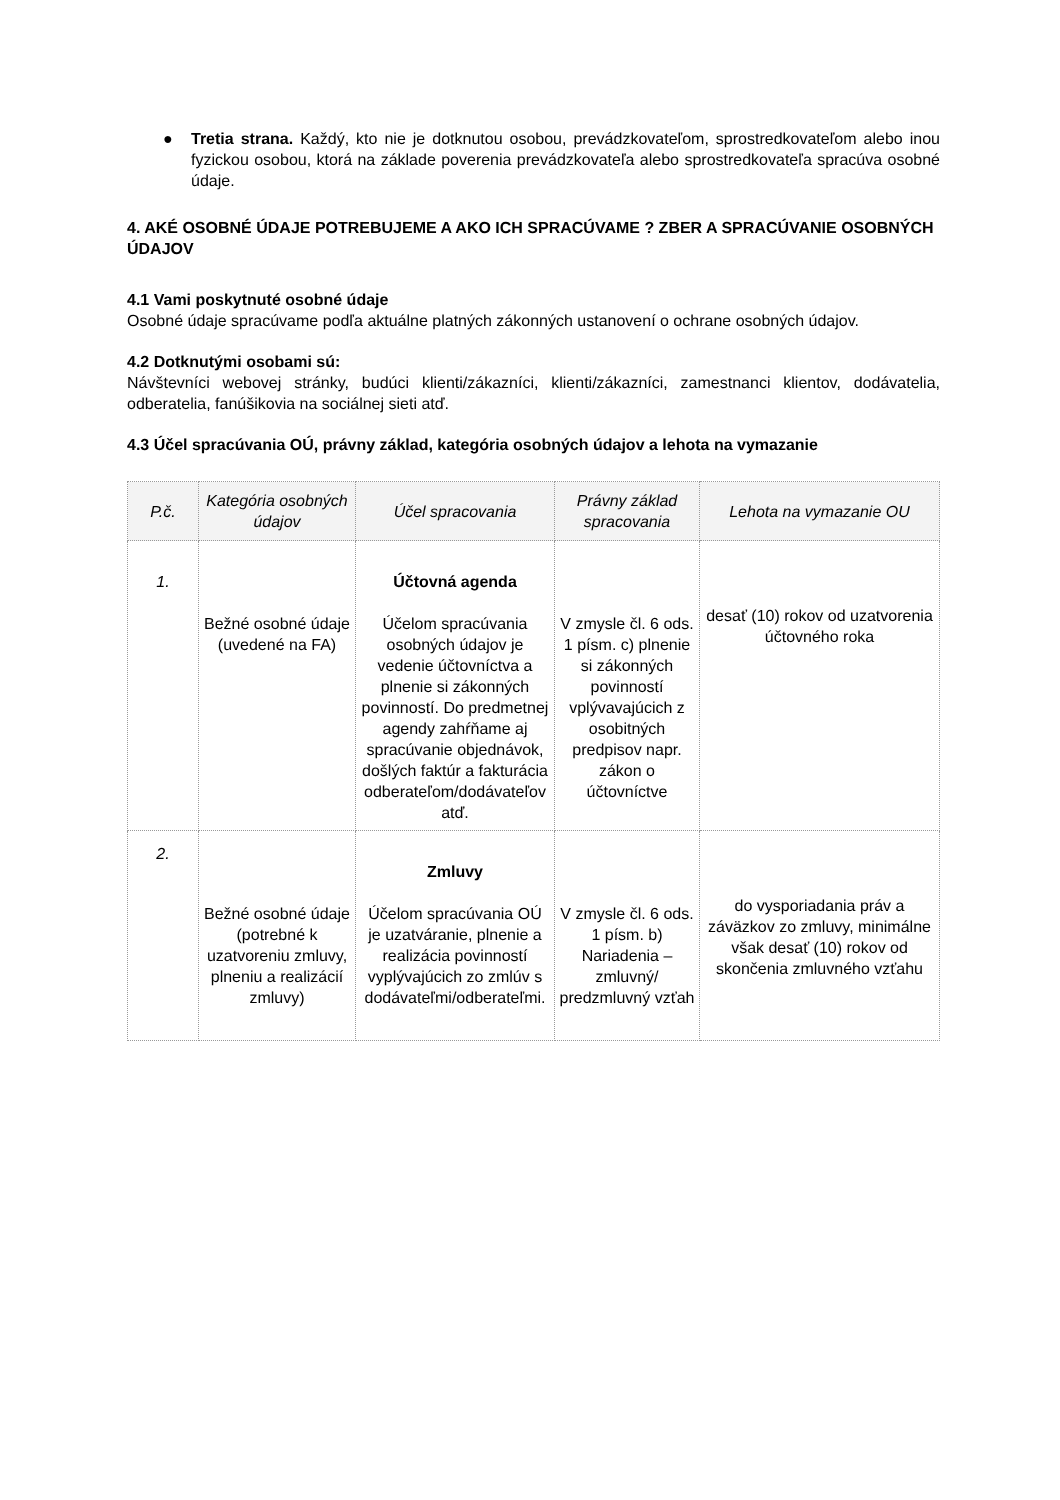● Tretia strana. Každý, kto nie je dotknutou osobou, prevádzkovateľom, sprostredkovateľom alebo inou fyzickou osobou, ktorá na základe poverenia prevádzkovateľa alebo sprostredkovateľa spracúva osobné údaje.
4. AKÉ OSOBNÉ ÚDAJE POTREBUJEME A AKO ICH SPRACÚVAME ? ZBER A SPRACÚVANIE OSOBNÝCH ÚDAJOV
4.1 Vami poskytnuté osobné údaje
Osobné údaje spracúvame podľa aktuálne platných zákonných ustanovení o ochrane osobných údajov.
4.2 Dotknutými osobami sú:
Návštevníci webovej stránky, budúci klienti/zákazníci, klienti/zákazníci, zamestnanci klientov, dodávatelia, odberatelia, fanúšikovia na sociálnej sieti atď.
4.3 Účel spracúvania OÚ, právny základ, kategória osobných údajov a lehota na vymazanie
| P.č. | Kategória osobných údajov | Účel spracovania | Právny základ spracovania | Lehota na vymazanie OU |
| --- | --- | --- | --- | --- |
| 1. | Bežné osobné údaje (uvedené na FA) | Účtovná agenda Účelom spracúvania osobných údajov je vedenie účtovníctva a plnenie si zákonných povinností. Do predmetnej agendy zahŕňame aj spracúvanie objednávok, došlých faktúr a fakturácia odberateľom/dodávateľov atď. | V zmysle čl. 6 ods. 1 písm. c) plnenie si zákonných povinností vplývavajúcich z osobitných predpisov napr. zákon o účtovníctve | desať (10) rokov od uzatvorenia účtovného roka |
| 2. | Bežné osobné údaje (potrebné k uzatvoreniu zmluvy, plneniu a realizácií zmluvy) | Zmluvy Účelom spracúvania OÚ je uzatváranie, plnenie a realizácia povinností vyplývajúcich zo zmlúv s dodávateľmi/odberateľmi. | V zmysle čl. 6 ods. 1 písm. b) Nariadenia – zmluvný/ predzmluvný vzťah | do vysporiadania práv a záväzkov zo zmluvy, minimálne však desať (10) rokov od skončenia zmluvného vzťahu |